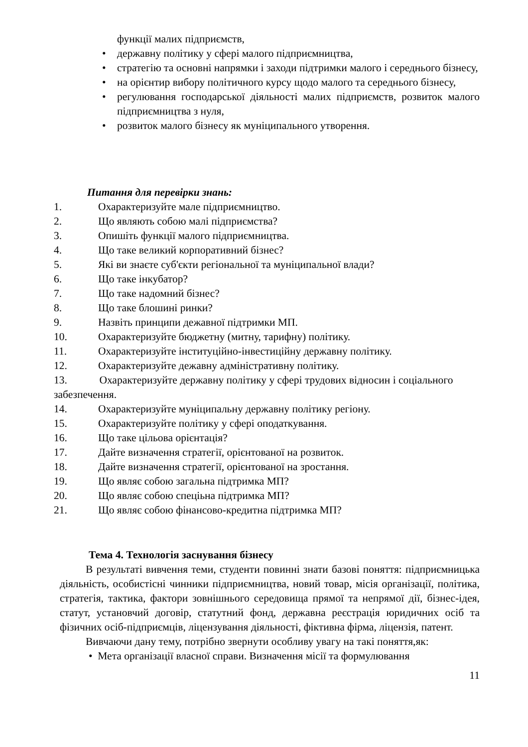функції малих підприємств,
• державну політику у сфері малого підприємництва,
• стратегію та основні напрямки і заходи підтримки малого і середнього бізнесу,
• на орієнтир вибору політичного курсу щодо малого та середнього бізнесу,
• регулювання господарської діяльності малих підприємств, розвиток малого підприємництва з нуля,
• розвиток малого бізнесу як муніципального утворення.
Питання для перевірки знань:
1. Охарактеризуйте мале підприємництво.
2. Що являють собою малі підприємства?
3. Опишіть функції малого підприємництва.
4. Що таке великий корпоративний бізнес?
5. Які ви знаєте суб'єкти регіональної та муніципальної влади?
6. Що таке інкубатор?
7. Що таке надомний бізнес?
8. Що таке блошині ринки?
9. Назвіть принципи дежавної підтримки МП.
10. Охарактеризуйте бюджетну (митну, тарифну) політику.
11. Охарактеризуйте інституційно-інвестиційну державну політику.
12. Охарактеризуйте дежавну адміністративну політику.
13. Охарактеризуйте державну політику у сфері трудових відносин і соціального забезпечення.
14. Охарактеризуйте муніципальну державну політику регіону.
15. Охарактеризуйте політику у сфері оподаткування.
16. Що таке цільова орієнтація?
17. Дайте визначення стратегії, орієнтованої на розвиток.
18. Дайте визначення стратегії, орієнтованої на зростання.
19. Що являє собою загальна підтримка МП?
20. Що являє собою спеціьна підтримка МП?
21. Що являє собою фінансово-кредитна підтримка МП?
Тема 4. Технологія заснування бізнесу
В результаті вивчення теми, студенти повинні знати базові поняття: підприємницька діяльність, особистісні чинники підприємництва, новий товар, місія організації, політика, стратегія, тактика, фактори зовнішнього середовища прямої та непрямої дії, бізнес-ідея, статут, установчий договір, статутний фонд, державна реєстрація юридичних осіб та фізичних осіб-підприємців, ліцензування діяльності, фіктивна фірма, ліцензія, патент.
Вивчаючи дану тему, потрібно звернути особливу увагу на такі поняття,як:
• Мета організації власної справи. Визначення місії та формулювання
11